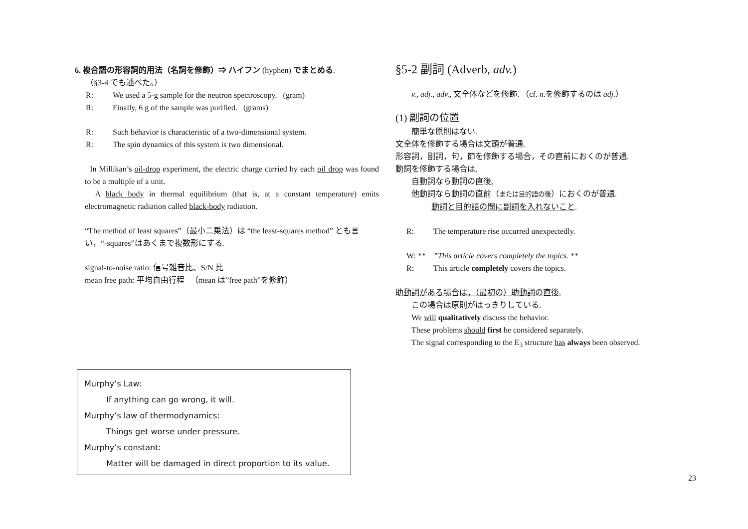6. 複合語の形容詞的用法（名詞を修飾）⇒ ハイフン (hyphen) でまとめる.
（§3-4 でも述べた。）
R: We used a 5-g sample for the neutron spectroscopy. (gram)
R: Finally, 6 g of the sample was purified. (grams)
R: Such behavior is characteristic of a two-dimensional system.
R: The spin dynamics of this system is two dimensional.
In Millikan’s oil-drop experiment, the electric charge carried by each oil drop was found to be a multiple of a unit.
A black body in thermal equilibrium (that is, at a constant temperature) emits electromagnetic radiation called black-body radiation.
“The method of least squares”（最小二乗法）は “the least-squares method” とも言い，“-squares”はあくまで複数形にする.
signal-to-noise ratio: 信号雑音比、S/N 比
mean free path: 平均自由行程 （mean は”free path”を修飾）
§5-2 副詞 (Adverb, adv.)
v., adj., adv., 文全体などを修飾. （cf. n.を修飾するのは adj.）
(1) 副詞の位置
簡単な原則はない.
文全体を修飾する場合は文頭が普通.
形容詞，副詞，句，節を修飾する場合，その直前におくのが普通.
動詞を修飾する場合は,
自動詞なら動詞の直後,
他動詞なら動詞の直前（または目的語の後）におくのが普通.
動詞と目的語の間に副詞を入れないこと.
R: The temperature rise occurred unexpectedly.
W: **”This article covers completely the topics. **
R: This article completely covers the topics.
助動詞がある場合は，（最初の）助動詞の直後.
この場合は原則がはっきりしている.
We will qualitatively discuss the behavior.
These problems should first be considered separately.
The signal corresponding to the E<sub>3</sub> structure has always been observed.
Murphy’s Law:
If anything can go wrong, it will.
Murphy’s law of thermodynamics:
Things get worse under pressure.
Murphy’s constant:
Matter will be damaged in direct proportion to its value.
23